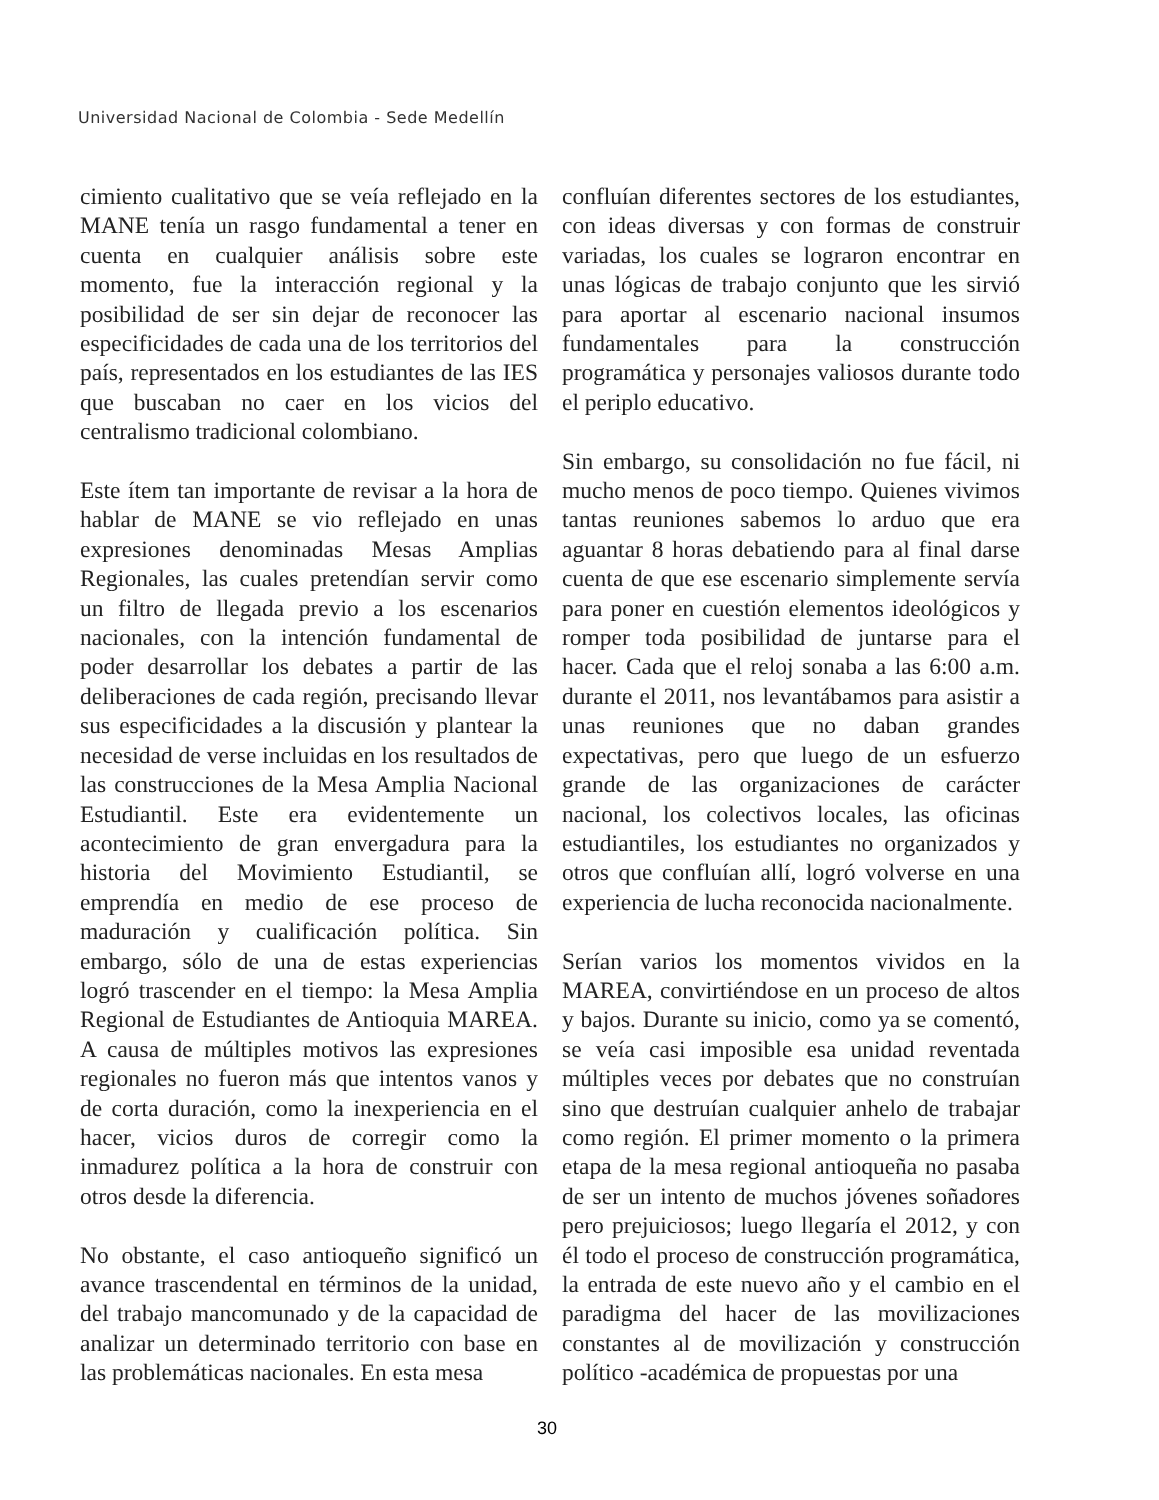Universidad Nacional de Colombia - Sede Medellín
cimiento cualitativo que se veía reflejado en la MANE tenía un rasgo fundamental a tener en cuenta en cualquier análisis sobre este momento, fue la interacción regional y la posibilidad de ser sin dejar de reconocer las especificidades de cada una de los territorios del país, representados en los estudiantes de las IES que buscaban no caer en los vicios del centralismo tradicional colombiano.
Este ítem tan importante de revisar a la hora de hablar de MANE se vio reflejado en unas expresiones denominadas Mesas Amplias Regionales, las cuales pretendían servir como un filtro de llegada previo a los escenarios nacionales, con la intención fundamental de poder desarrollar los debates a partir de las deliberaciones de cada región, precisando llevar sus especificidades a la discusión y plantear la necesidad de verse incluidas en los resultados de las construcciones de la Mesa Amplia Nacional Estudiantil. Este era evidentemente un acontecimiento de gran envergadura para la historia del Movimiento Estudiantil, se emprendía en medio de ese proceso de maduración y cualificación política. Sin embargo, sólo de una de estas experiencias logró trascender en el tiempo: la Mesa Amplia Regional de Estudiantes de Antioquia MAREA. A causa de múltiples motivos las expresiones regionales no fueron más que intentos vanos y de corta duración, como la inexperiencia en el hacer, vicios duros de corregir como la inmadurez política a la hora de construir con otros desde la diferencia.
No obstante, el caso antioqueño significó un avance trascendental en términos de la unidad, del trabajo mancomunado y de la capacidad de analizar un determinado territorio con base en las problemáticas nacionales. En esta mesa
confluían diferentes sectores de los estudiantes, con ideas diversas y con formas de construir variadas, los cuales se lograron encontrar en unas lógicas de trabajo conjunto que les sirvió para aportar al escenario nacional insumos fundamentales para la construcción programática y personajes valiosos durante todo el periplo educativo.
Sin embargo, su consolidación no fue fácil, ni mucho menos de poco tiempo. Quienes vivimos tantas reuniones sabemos lo arduo que era aguantar 8 horas debatiendo para al final darse cuenta de que ese escenario simplemente servía para poner en cuestión elementos ideológicos y romper toda posibilidad de juntarse para el hacer. Cada que el reloj sonaba a las 6:00 a.m. durante el 2011, nos levantábamos para asistir a unas reuniones que no daban grandes expectativas, pero que luego de un esfuerzo grande de las organizaciones de carácter nacional, los colectivos locales, las oficinas estudiantiles, los estudiantes no organizados y otros que confluían allí, logró volverse en una experiencia de lucha reconocida nacionalmente.
Serían varios los momentos vividos en la MAREA, convirtiéndose en un proceso de altos y bajos. Durante su inicio, como ya se comentó, se veía casi imposible esa unidad reventada múltiples veces por debates que no construían sino que destruían cualquier anhelo de trabajar como región. El primer momento o la primera etapa de la mesa regional antioqueña no pasaba de ser un intento de muchos jóvenes soñadores pero prejuiciosos; luego llegaría el 2012, y con él todo el proceso de construcción programática, la entrada de este nuevo año y el cambio en el paradigma del hacer de las movilizaciones constantes al de movilización y construcción político -académica de propuestas por una
30